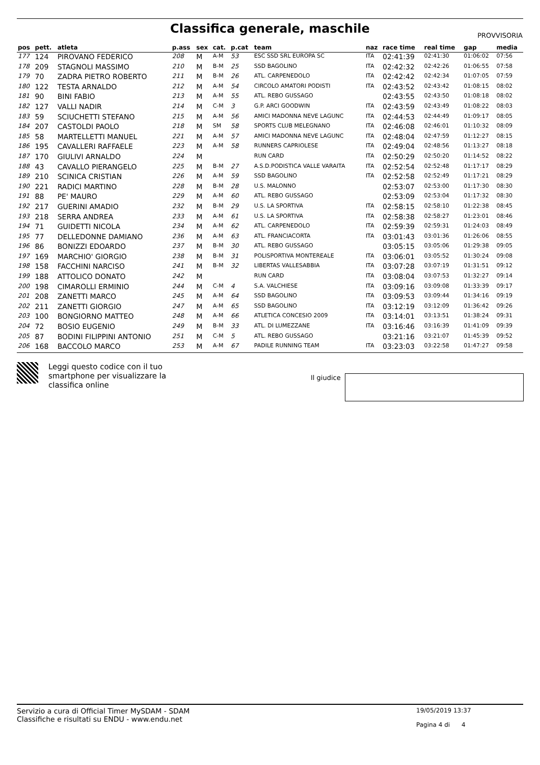Classifica generale, maschile
PROVVISORIA
| pos | pett. | atleta | p.ass | sex | cat. | p.cat | team | naz | race time | real time | gap | media |
| --- | --- | --- | --- | --- | --- | --- | --- | --- | --- | --- | --- | --- |
| 177 | 124 | PIROVANO FEDERICO | 208 | M | A-M | 53 | ESC SSD SRL EUROPA SC | ITA | 02:41:39 | 02:41:30 | 01:06:02 | 07:56 |
| 178 | 209 | STAGNOLI MASSIMO | 210 | M | B-M | 25 | SSD BAGOLINO | ITA | 02:42:32 | 02:42:26 | 01:06:55 | 07:58 |
| 179 | 70 | ZADRA PIETRO ROBERTO | 211 | M | B-M | 26 | ATL. CARPENEDOLO | ITA | 02:42:42 | 02:42:34 | 01:07:05 | 07:59 |
| 180 | 122 | TESTA ARNALDO | 212 | M | A-M | 54 | CIRCOLO AMATORI PODISTI | ITA | 02:43:52 | 02:43:42 | 01:08:15 | 08:02 |
| 181 | 90 | BINI FABIO | 213 | M | A-M | 55 | ATL. REBO GUSSAGO | | 02:43:55 | 02:43:50 | 01:08:18 | 08:02 |
| 182 | 127 | VALLI NADIR | 214 | M | C-M | 3 | G.P. ARCI GOODWIN | ITA | 02:43:59 | 02:43:49 | 01:08:22 | 08:03 |
| 183 | 59 | SCIUCHETTI STEFANO | 215 | M | A-M | 56 | AMICI MADONNA NEVE LAGUNC | ITA | 02:44:53 | 02:44:49 | 01:09:17 | 08:05 |
| 184 | 207 | CASTOLDI PAOLO | 218 | M | SM | 58 | SPORTS CLUB MELEGNANO | ITA | 02:46:08 | 02:46:01 | 01:10:32 | 08:09 |
| 185 | 58 | MARTELLETTI MANUEL | 221 | M | A-M | 57 | AMICI MADONNA NEVE LAGUNC | ITA | 02:48:04 | 02:47:59 | 01:12:27 | 08:15 |
| 186 | 195 | CAVALLERI RAFFAELE | 223 | M | A-M | 58 | RUNNERS CAPRIOLESE | ITA | 02:49:04 | 02:48:56 | 01:13:27 | 08:18 |
| 187 | 170 | GIULIVI ARNALDO | 224 | M | | | RUN CARD | ITA | 02:50:29 | 02:50:20 | 01:14:52 | 08:22 |
| 188 | 43 | CAVALLO PIERANGELO | 225 | M | B-M | 27 | A.S.D.PODISTICA VALLE VARAITA | ITA | 02:52:54 | 02:52:48 | 01:17:17 | 08:29 |
| 189 | 210 | SCINICA CRISTIAN | 226 | M | A-M | 59 | SSD BAGOLINO | ITA | 02:52:58 | 02:52:49 | 01:17:21 | 08:29 |
| 190 | 221 | RADICI MARTINO | 228 | M | B-M | 28 | U.S. MALONNO | | 02:53:07 | 02:53:00 | 01:17:30 | 08:30 |
| 191 | 88 | PE' MAURO | 229 | M | A-M | 60 | ATL. REBO GUSSAGO | | 02:53:09 | 02:53:04 | 01:17:32 | 08:30 |
| 192 | 217 | GUERINI AMADIO | 232 | M | B-M | 29 | U.S. LA SPORTIVA | ITA | 02:58:15 | 02:58:10 | 01:22:38 | 08:45 |
| 193 | 218 | SERRA ANDREA | 233 | M | A-M | 61 | U.S. LA SPORTIVA | ITA | 02:58:38 | 02:58:27 | 01:23:01 | 08:46 |
| 194 | 71 | GUIDETTI NICOLA | 234 | M | A-M | 62 | ATL. CARPENEDOLO | ITA | 02:59:39 | 02:59:31 | 01:24:03 | 08:49 |
| 195 | 77 | DELLEDONNE DAMIANO | 236 | M | A-M | 63 | ATL. FRANCIACORTA | ITA | 03:01:43 | 03:01:36 | 01:26:06 | 08:55 |
| 196 | 86 | BONIZZI EDOARDO | 237 | M | B-M | 30 | ATL. REBO GUSSAGO | | 03:05:15 | 03:05:06 | 01:29:38 | 09:05 |
| 197 | 169 | MARCHIO' GIORGIO | 238 | M | B-M | 31 | POLISPORTIVA MONTEREALE | ITA | 03:06:01 | 03:05:52 | 01:30:24 | 09:08 |
| 198 | 158 | FACCHINI NARCISO | 241 | M | B-M | 32 | LIBERTAS VALLESABBIA | ITA | 03:07:28 | 03:07:19 | 01:31:51 | 09:12 |
| 199 | 188 | ATTOLICO DONATO | 242 | M | | | RUN CARD | ITA | 03:08:04 | 03:07:53 | 01:32:27 | 09:14 |
| 200 | 198 | CIMAROLLI ERMINIO | 244 | M | C-M | 4 | S.A. VALCHIESE | ITA | 03:09:16 | 03:09:08 | 01:33:39 | 09:17 |
| 201 | 208 | ZANETTI MARCO | 245 | M | A-M | 64 | SSD BAGOLINO | ITA | 03:09:53 | 03:09:44 | 01:34:16 | 09:19 |
| 202 | 211 | ZANETTI GIORGIO | 247 | M | A-M | 65 | SSD BAGOLINO | ITA | 03:12:19 | 03:12:09 | 01:36:42 | 09:26 |
| 203 | 100 | BONGIORNO MATTEO | 248 | M | A-M | 66 | ATLETICA CONCESIO 2009 | ITA | 03:14:01 | 03:13:51 | 01:38:24 | 09:31 |
| 204 | 72 | BOSIO EUGENIO | 249 | M | B-M | 33 | ATL. DI LUMEZZANE | ITA | 03:16:46 | 03:16:39 | 01:41:09 | 09:39 |
| 205 | 87 | BODINI FILIPPINI ANTONIO | 251 | M | C-M | 5 | ATL. REBO GUSSAGO | | 03:21:16 | 03:21:07 | 01:45:39 | 09:52 |
| 206 | 168 | BACCOLO MARCO | 253 | M | A-M | 67 | PADILE RUNNING TEAM | ITA | 03:23:03 | 03:22:58 | 01:47:27 | 09:58 |
Leggi questo codice con il tuo
smartphone per visualizzare la
classifica online
Il giudice
Servizio a cura di Official Timer MySDAM - SDAM
Classifiche e risultati su ENDU - www.endu.net
19/05/2019 13:37
Pagina 4 di 4